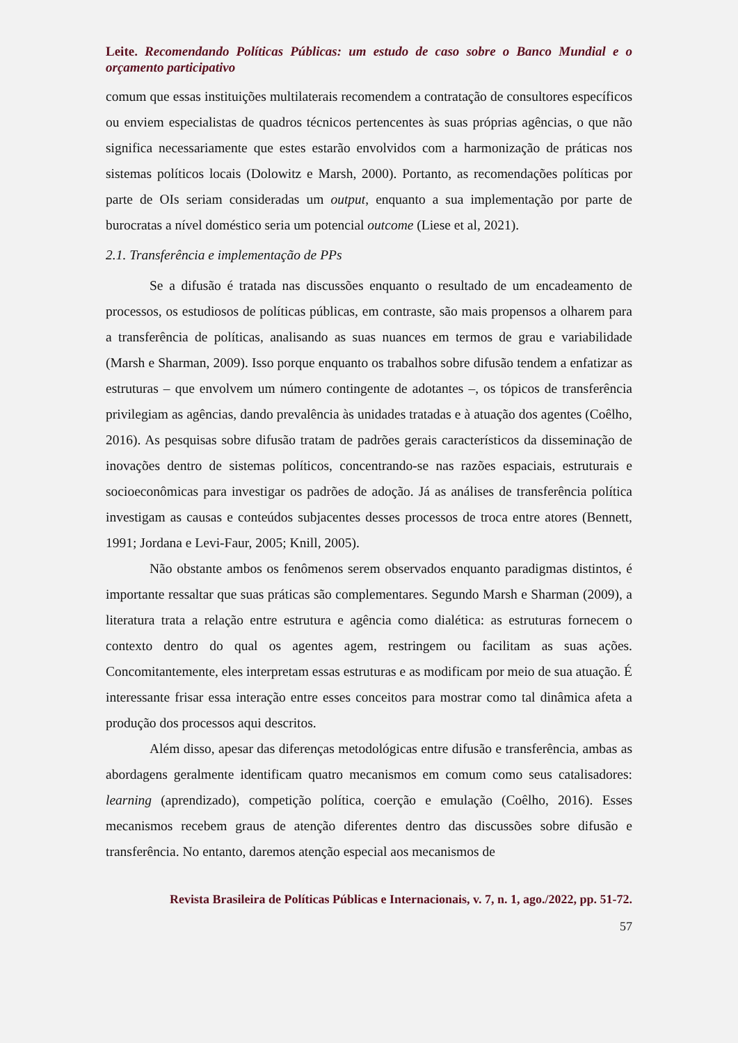Leite. Recomendando Políticas Públicas: um estudo de caso sobre o Banco Mundial e o orçamento participativo
comum que essas instituições multilaterais recomendem a contratação de consultores específicos ou enviem especialistas de quadros técnicos pertencentes às suas próprias agências, o que não significa necessariamente que estes estarão envolvidos com a harmonização de práticas nos sistemas políticos locais (Dolowitz e Marsh, 2000). Portanto, as recomendações políticas por parte de OIs seriam consideradas um output, enquanto a sua implementação por parte de burocratas a nível doméstico seria um potencial outcome (Liese et al, 2021).
2.1. Transferência e implementação de PPs
Se a difusão é tratada nas discussões enquanto o resultado de um encadeamento de processos, os estudiosos de políticas públicas, em contraste, são mais propensos a olharem para a transferência de políticas, analisando as suas nuances em termos de grau e variabilidade (Marsh e Sharman, 2009). Isso porque enquanto os trabalhos sobre difusão tendem a enfatizar as estruturas – que envolvem um número contingente de adotantes –, os tópicos de transferência privilegiam as agências, dando prevalência às unidades tratadas e à atuação dos agentes (Coêlho, 2016). As pesquisas sobre difusão tratam de padrões gerais característicos da disseminação de inovações dentro de sistemas políticos, concentrando-se nas razões espaciais, estruturais e socioeconômicas para investigar os padrões de adoção. Já as análises de transferência política investigam as causas e conteúdos subjacentes desses processos de troca entre atores (Bennett, 1991; Jordana e Levi-Faur, 2005; Knill, 2005).
Não obstante ambos os fenômenos serem observados enquanto paradigmas distintos, é importante ressaltar que suas práticas são complementares. Segundo Marsh e Sharman (2009), a literatura trata a relação entre estrutura e agência como dialética: as estruturas fornecem o contexto dentro do qual os agentes agem, restringem ou facilitam as suas ações. Concomitantemente, eles interpretam essas estruturas e as modificam por meio de sua atuação. É interessante frisar essa interação entre esses conceitos para mostrar como tal dinâmica afeta a produção dos processos aqui descritos.
Além disso, apesar das diferenças metodológicas entre difusão e transferência, ambas as abordagens geralmente identificam quatro mecanismos em comum como seus catalisadores: learning (aprendizado), competição política, coerção e emulação (Coêlho, 2016). Esses mecanismos recebem graus de atenção diferentes dentro das discussões sobre difusão e transferência. No entanto, daremos atenção especial aos mecanismos de
Revista Brasileira de Políticas Públicas e Internacionais, v. 7, n. 1, ago./2022, pp. 51-72.
57